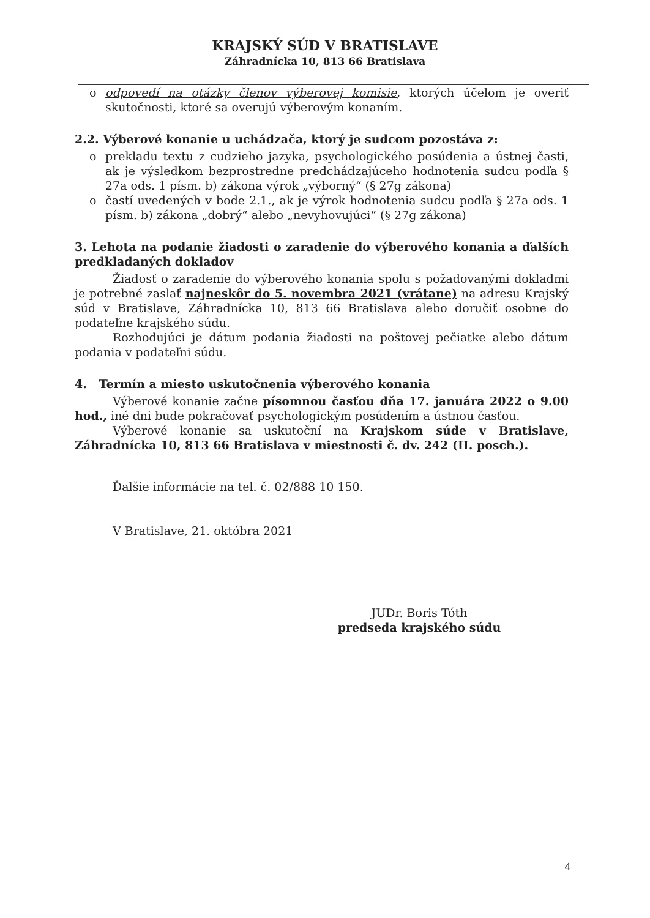KRAJSKÝ SÚD V BRATISLAVE
Záhradnícka 10, 813 66 Bratislava
o odpovedí na otázky členov výberovej komisie, ktorých účelom je overiť skutočnosti, ktoré sa overujú výberovým konaním.
2.2. Výberové konanie u uchádzača, ktorý je sudcom pozostáva z:
o prekladu textu z cudzieho jazyka, psychologického posúdenia a ústnej časti, ak je výsledkom bezprostredne predchádzajúceho hodnotenia sudcu podľa § 27a ods. 1 písm. b) zákona výrok „výborný“ (§ 27g zákona)
o častí uvedených v bode 2.1., ak je výrok hodnotenia sudcu podľa § 27a ods. 1 písm. b) zákona „dobrý“ alebo „nevyhovujúci“ (§ 27g zákona)
3. Lehota na podanie žiadosti o zaradenie do výberového konania a ďalších predkladaných dokladov
Žiadosť o zaradenie do výberového konania spolu s požadovanými dokladmi je potrebné zaslať najneskôr do 5. novembra 2021 (vrátane) na adresu Krajský súd v Bratislave, Záhradnícka 10, 813 66 Bratislava alebo doručiť osobne do podateľne krajského súdu.
Rozhodujúci je dátum podania žiadosti na poštovej pečiatke alebo dátum podania v podateľni súdu.
4. Termín a miesto uskutočnenia výberového konania
Výberové konanie začne písomnou časťou dňa 17. januára 2022 o 9.00 hod., iné dni bude pokračovať psychologickým posúdením a ústnou časťou.
Výberové konanie sa uskutoční na Krajskom súde v Bratislave, Záhradnícka 10, 813 66 Bratislava v miestnosti č. dv. 242 (II. posch.).
Ďalšie informácie na tel. č. 02/888 10 150.
V Bratislave, 21. októbra 2021
JUDr. Boris Tóth
predseda krajského súdu
4